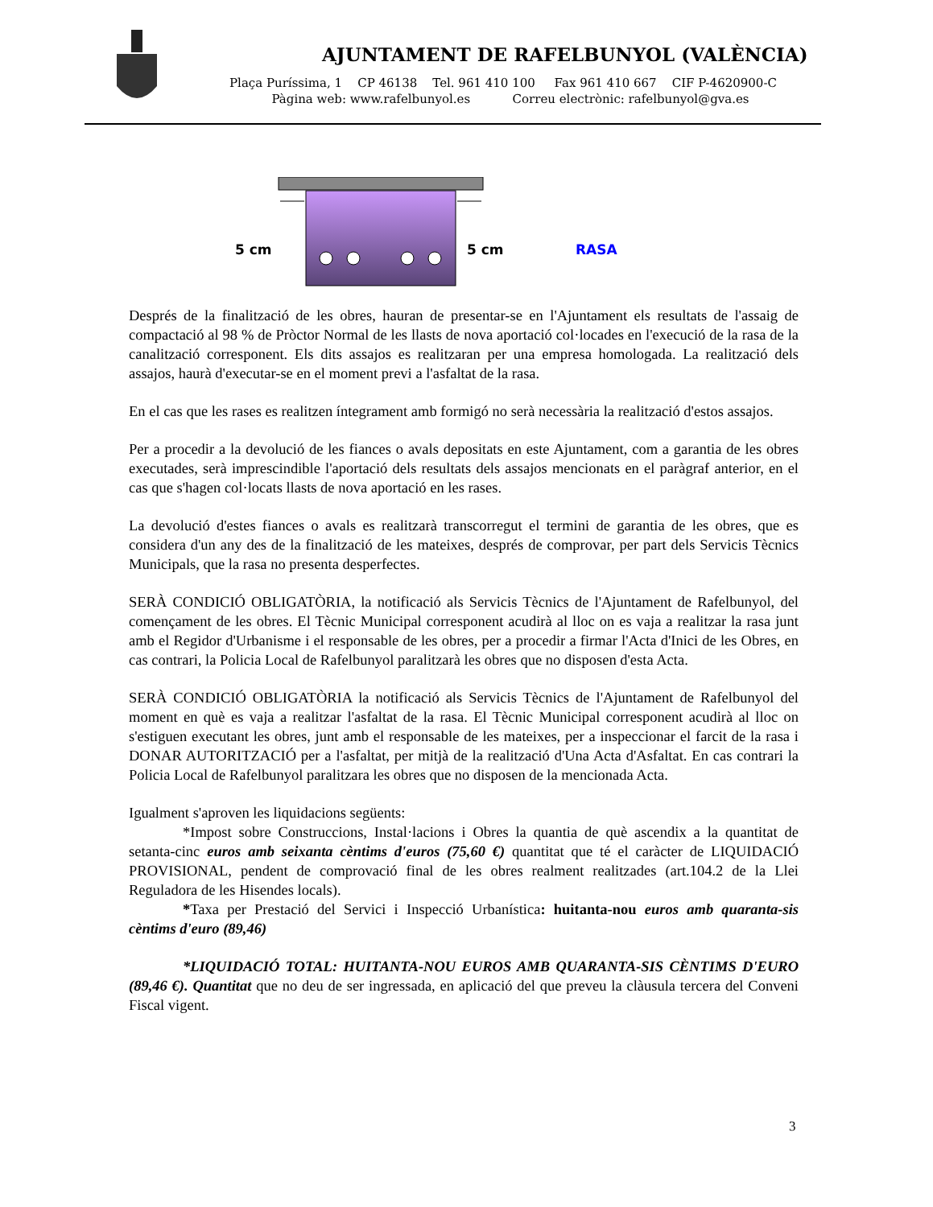AJUNTAMENT DE RAFELBUNYOL (VALÈNCIA)
Plaça Puríssima, 1 CP 46138 Tel. 961 410 100 Fax 961 410 667 CIF P-4620900-C
Pàgina web: www.rafelbunyol.es Correu electrònic: rafelbunyol@gva.es
5 cm 5 cm RASA
Després de la finalització de les obres, hauran de presentar-se en l'Ajuntament els resultats de l'assaig de compactació al 98 % de Pròctor Normal de les llasts de nova aportació col·locades en l'execució de la rasa de la canalització corresponent. Els dits assajos es realitzaran per una empresa homologada. La realització dels assajos, haurà d'executar-se en el moment previ a l'asfaltat de la rasa.
En el cas que les rases es realitzen íntegrament amb formigó no serà necessària la realització d'estos assajos.
Per a procedir a la devolució de les fiances o avals depositats en este Ajuntament, com a garantia de les obres executades, serà imprescindible l'aportació dels resultats dels assajos mencionats en el paràgraf anterior, en el cas que s'hagen col·locats llasts de nova aportació en les rases.
La devolució d'estes fiances o avals es realitzarà transcorregut el termini de garantia de les obres, que es considera d'un any des de la finalització de les mateixes, després de comprovar, per part dels Servicis Tècnics Municipals, que la rasa no presenta desperfectes.
SERÀ CONDICIÓ OBLIGATÒRIA, la notificació als Servicis Tècnics de l'Ajuntament de Rafelbunyol, del començament de les obres. El Tècnic Municipal corresponent acudirà al lloc on es vaja a realitzar la rasa junt amb el Regidor d'Urbanisme i el responsable de les obres, per a procedir a firmar l'Acta d'Inici de les Obres, en cas contrari, la Policia Local de Rafelbunyol paralitzarà les obres que no disposen d'esta Acta.
SERÀ CONDICIÓ OBLIGATÒRIA la notificació als Servicis Tècnics de l'Ajuntament de Rafelbunyol del moment en què es vaja a realitzar l'asfaltat de la rasa. El Tècnic Municipal corresponent acudirà al lloc on s'estiguen executant les obres, junt amb el responsable de les mateixes, per a inspeccionar el farcit de la rasa i DONAR AUTORITZACIÓ per a l'asfaltat, per mitjà de la realització d'Una Acta d'Asfaltat. En cas contrari la Policia Local de Rafelbunyol paralitzara les obres que no disposen de la mencionada Acta.
Igualment s'aproven les liquidacions següents:
*Impost sobre Construccions, Instal·lacions i Obres la quantia de què ascendix a la quantitat de setanta-cinc euros amb seixanta cèntims d'euros (75,60 €) quantitat que té el caràcter de LIQUIDACIÓ PROVISIONAL, pendent de comprovació final de les obres realment realitzades (art.104.2 de la Llei Reguladora de les Hisendes locals).
*Taxa per Prestació del Servici i Inspecció Urbanística: huitanta-nou euros amb quaranta-sis cèntims d'euro (89,46)
*LIQUIDACIÓ TOTAL: HUITANTA-NOU EUROS AMB QUARANTA-SIS CÈNTIMS D'EURO (89,46 €). Quantitat que no deu de ser ingressada, en aplicació del que preveu la clàusula tercera del Conveni Fiscal vigent.
3